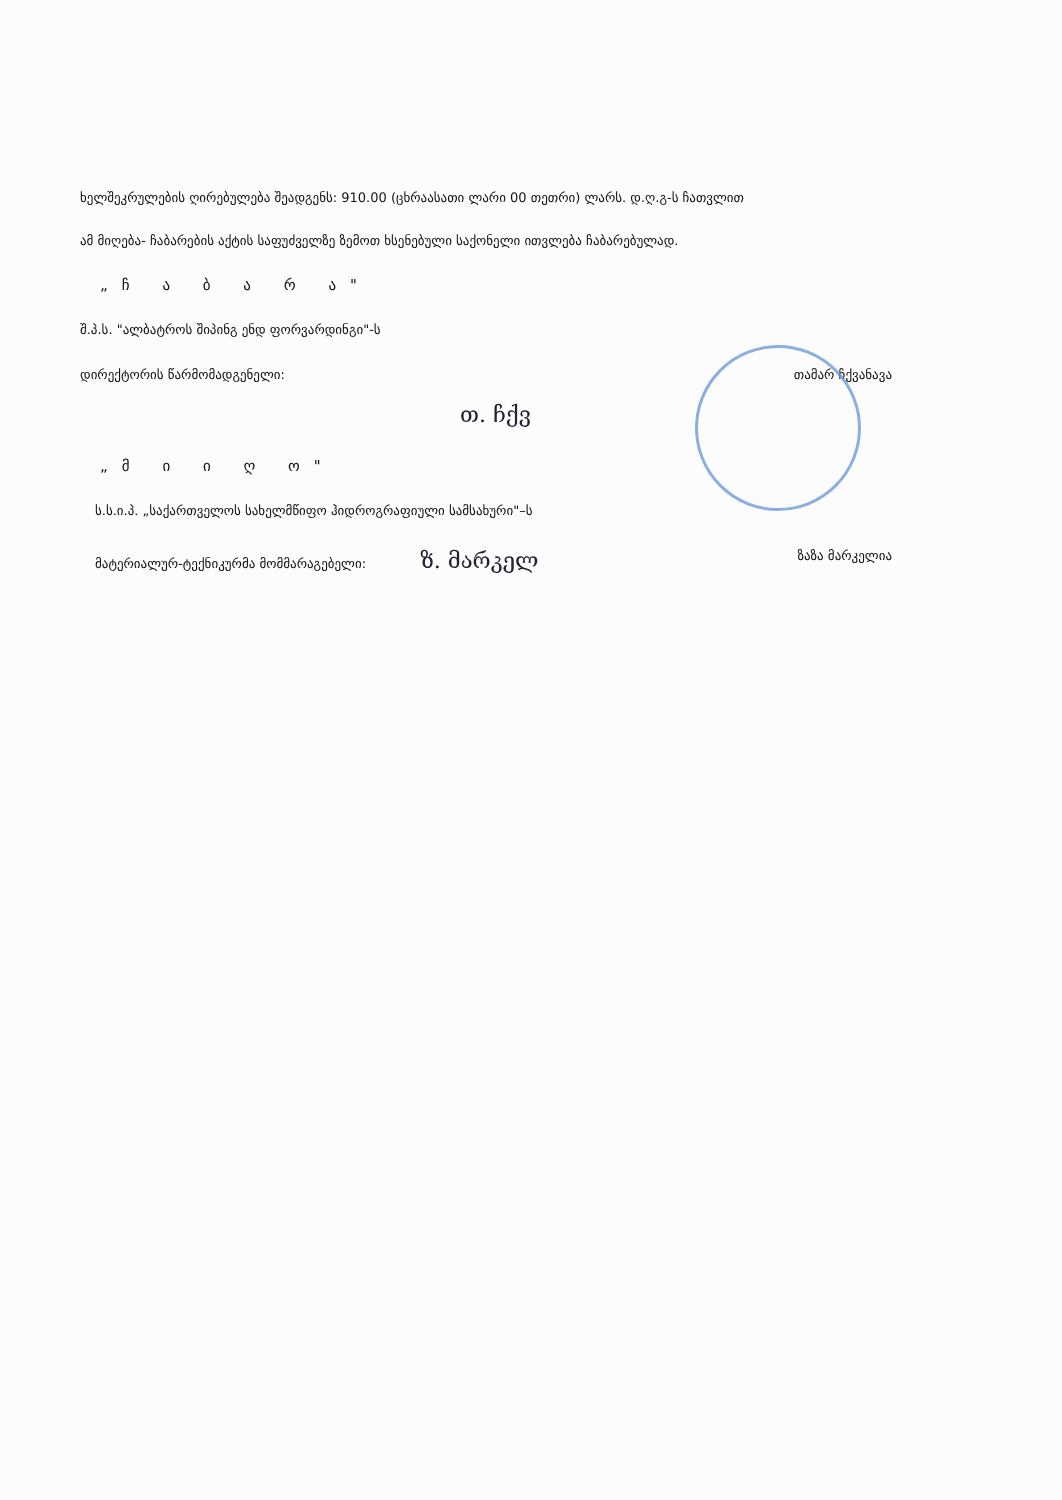ხელშეკრულების ღირებულება შეადგენს: 910.00 (ცხრაასათი ლარი 00 თეთრი) ლარს. დ.ღ.გ-ს ჩათვლით
ამ მიღება- ჩაბარების აქტის საფუძველზე ზემოთ ხსენებული საქონელი ითვლება ჩაბარებულად.
„ჩ ა ბ ა რ ა"
შ.პ.ს. "ალბატროს შიპინგ ენდ ფორვარდინგი"-ს
დირექტორის წარმომადგენელი: თამარ ჩქვანავა
თ. ჩქვ
„მ ი ი ღ ო"
ს.ს.ი.პ. „საქართველოს სახელმწიფო ჰიდროგრაფიული სამსახური"–ს
მატერიალურ-ტექნიკურმა მომმარაგებელი: ზ. მარკელ ზაზა მარკელია